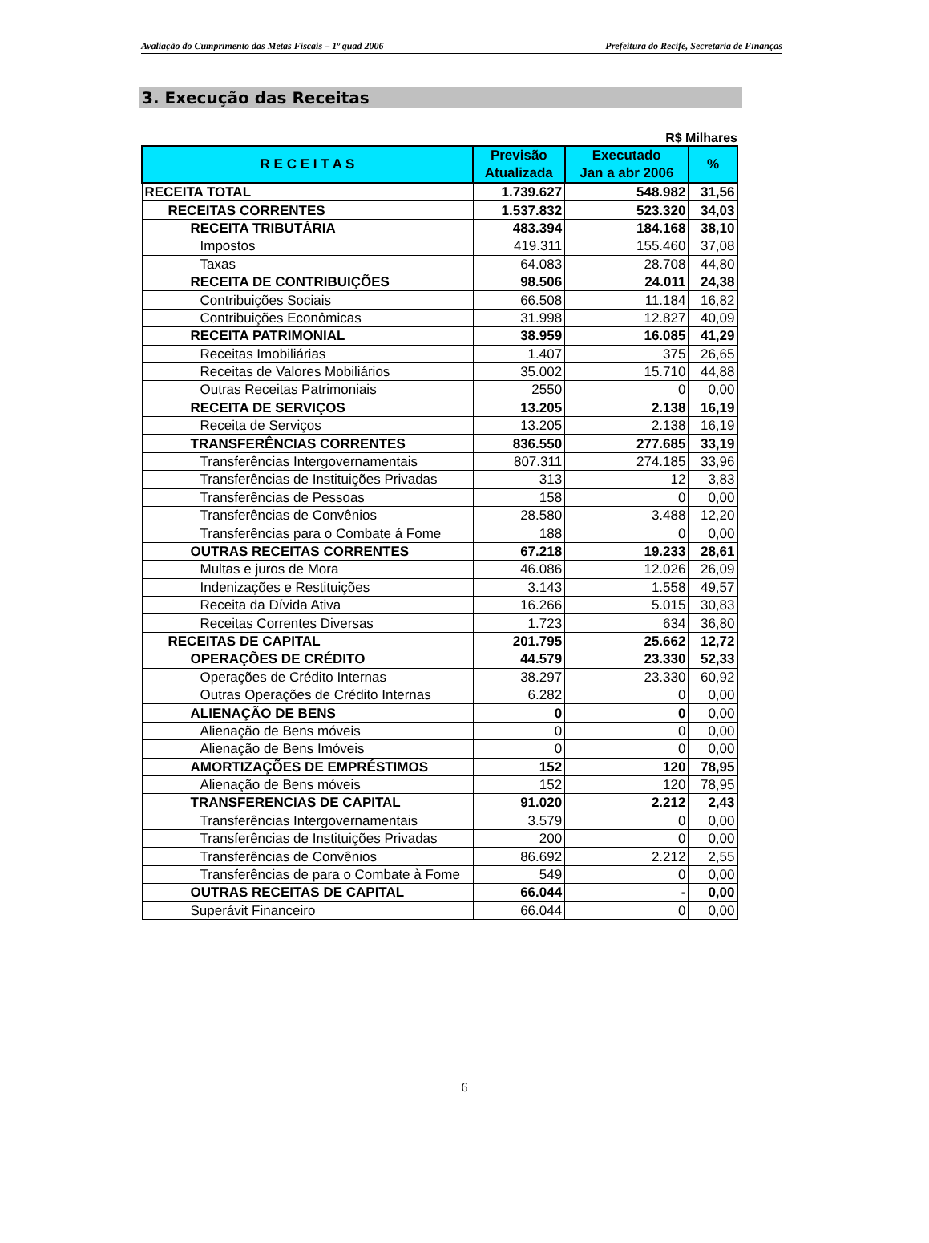Avaliação do Cumprimento das Metas Fiscais – 1º quad 2006 Prefeitura do Recife, Secretaria de Finanças
3. Execução das Receitas
R$ Milhares
| R E C E I T A S | Previsão Atualizada | Executado Jan a abr 2006 | % |
| --- | --- | --- | --- |
| RECEITA TOTAL | 1.739.627 | 548.982 | 31,56 |
| RECEITAS CORRENTES | 1.537.832 | 523.320 | 34,03 |
| RECEITA TRIBUTÁRIA | 483.394 | 184.168 | 38,10 |
| Impostos | 419.311 | 155.460 | 37,08 |
| Taxas | 64.083 | 28.708 | 44,80 |
| RECEITA DE CONTRIBUIÇÕES | 98.506 | 24.011 | 24,38 |
| Contribuições Sociais | 66.508 | 11.184 | 16,82 |
| Contribuições Econômicas | 31.998 | 12.827 | 40,09 |
| RECEITA PATRIMONIAL | 38.959 | 16.085 | 41,29 |
| Receitas Imobiliárias | 1.407 | 375 | 26,65 |
| Receitas de Valores Mobiliários | 35.002 | 15.710 | 44,88 |
| Outras Receitas Patrimoniais | 2550 | 0 | 0,00 |
| RECEITA DE SERVIÇOS | 13.205 | 2.138 | 16,19 |
| Receita de Serviços | 13.205 | 2.138 | 16,19 |
| TRANSFERÊNCIAS CORRENTES | 836.550 | 277.685 | 33,19 |
| Transferências Intergovernamentais | 807.311 | 274.185 | 33,96 |
| Transferências de Instituições Privadas | 313 | 12 | 3,83 |
| Transferências de Pessoas | 158 | 0 | 0,00 |
| Transferências de Convênios | 28.580 | 3.488 | 12,20 |
| Transferências para o Combate á Fome | 188 | 0 | 0,00 |
| OUTRAS RECEITAS CORRENTES | 67.218 | 19.233 | 28,61 |
| Multas e juros de Mora | 46.086 | 12.026 | 26,09 |
| Indenizações e Restituições | 3.143 | 1.558 | 49,57 |
| Receita da Dívida Ativa | 16.266 | 5.015 | 30,83 |
| Receitas Correntes Diversas | 1.723 | 634 | 36,80 |
| RECEITAS DE CAPITAL | 201.795 | 25.662 | 12,72 |
| OPERAÇÕES DE CRÉDITO | 44.579 | 23.330 | 52,33 |
| Operações de Crédito Internas | 38.297 | 23.330 | 60,92 |
| Outras Operações de Crédito Internas | 6.282 | 0 | 0,00 |
| ALIENAÇÃO DE BENS | 0 | 0 | 0,00 |
| Alienação de Bens móveis | 0 | 0 | 0,00 |
| Alienação de Bens Imóveis | 0 | 0 | 0,00 |
| AMORTIZAÇÕES DE EMPRÉSTIMOS | 152 | 120 | 78,95 |
| Alienação de Bens móveis | 152 | 120 | 78,95 |
| TRANSFERENCIAS DE CAPITAL | 91.020 | 2.212 | 2,43 |
| Transferências Intergovernamentais | 3.579 | 0 | 0,00 |
| Transferências de Instituições Privadas | 200 | 0 | 0,00 |
| Transferências de Convênios | 86.692 | 2.212 | 2,55 |
| Transferências de para o Combate à Fome | 549 | 0 | 0,00 |
| OUTRAS RECEITAS DE CAPITAL | 66.044 | - | 0,00 |
| Superávit Financeiro | 66.044 | 0 | 0,00 |
6